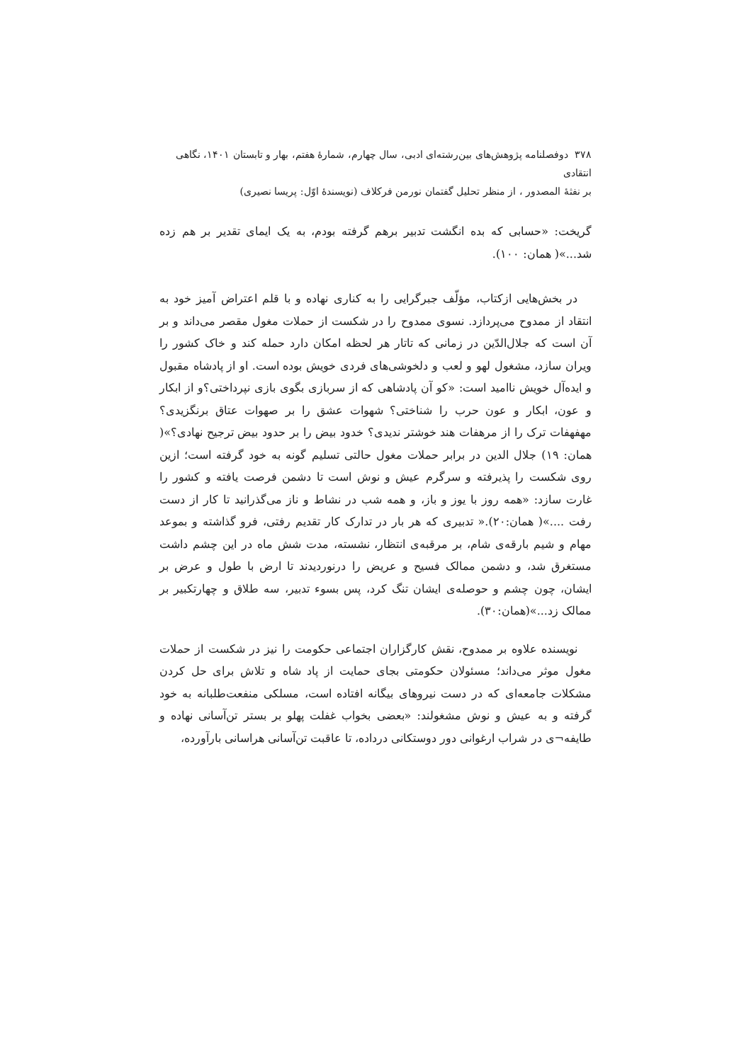۳۷۸ دوفصلنامه پژوهش‌های بین‌رشته‌ای ادبی، سال چهارم، شمارهٔ هفتم، بهار و تابستان ۱۴۰۱، نگاهی انتقادی
بر نفثهٔ المصدور ، از منظر تحلیل گفتمان نورمن فرکلاف (نویسندهٔ اوّل: پریسا نصیری)
گریخت: «حسابی که بده انگشت تدبیر برهم گرفته بودم، به یک ایمای تقدیر بر هم زده شد...»( همان: ۱۰۰).
در بخش‌هایی ازکتاب، مؤلّف جبرگرایی را به کناری نهاده و با قلم اعتراض آمیز خود به انتقاد از ممدوح می‌پردازد. نسوی ممدوح را در شکست از حملات مغول مقصر می‌داند و بر آن است که جلال‌الدّین در زمانی که تاتار هر لحظه امکان دارد حمله کند و خاک کشور را ویران سازد، مشغول لهو و لعب و دلخوشی‌های فردی خویش بوده است. او از پادشاه مقبول و ایده‌آل خویش ناامید است: «کو آن پادشاهی که از سربازی بگوی بازی نپرداختی؟و از ابکار و عون، ابکار و عون حرب را شناختی؟ شهوات عشق را بر صهوات عتاق برنگزیدی؟ مهفهفات ترک را از مرهفات هند خوشتر ندیدی؟ خدود بیض را بر حدود بیض ترجیح نهادی؟»( همان: ۱۹) جلال الدین در برابر حملات مغول حالتی تسلیم گونه به خود گرفته است؛ ازین روی شکست را پذیرفته و سرگرم عیش و نوش است تا دشمن فرصت یافته و کشور را غارت سازد: «همه روز با یوز و باز، و همه شب در نشاط و ناز می‌گذرانید تا کار از دست رفت ....»( همان:۲۰).« تدبیری که هر بار در تدارک کار تقدیم رفتی، فرو گذاشته و بموعد مهام و شیم بارقه‌ی شام، بر مرقبه‌ی انتظار، نشسته، مدت شش ماه در این چشم داشت مستغرق شد، و دشمن ممالک فسیح و عریض را درنوردیدند تا ارض با طول و عرض بر ایشان، چون چشم و حوصله‌ی ایشان تنگ کرد، پس بسوء تدبیر، سه طلاق و چهارتکبیر بر ممالک زد...»(همان:۳۰).
نویسنده علاوه بر ممدوح، نقش کارگزاران اجتماعی حکومت را نیز در شکست از حملات مغول موثر می‌داند؛ مسئولان حکومتی بجای حمایت از پاد شاه و تلاش برای حل کردن مشکلات جامعه‌ای که در دست نیروهای بیگانه افتاده است، مسلکی منفعت‌طلبانه به خود گرفته و به عیش و نوش مشغولند: «بعضی بخواب غفلت پهلو بر بستر تن‌آسانی نهاده و طایفه¬ی در شراب ارغوانی دور دوستکانی درداده، تا عاقبت تن‌آسانی هراسانی بارآورده،